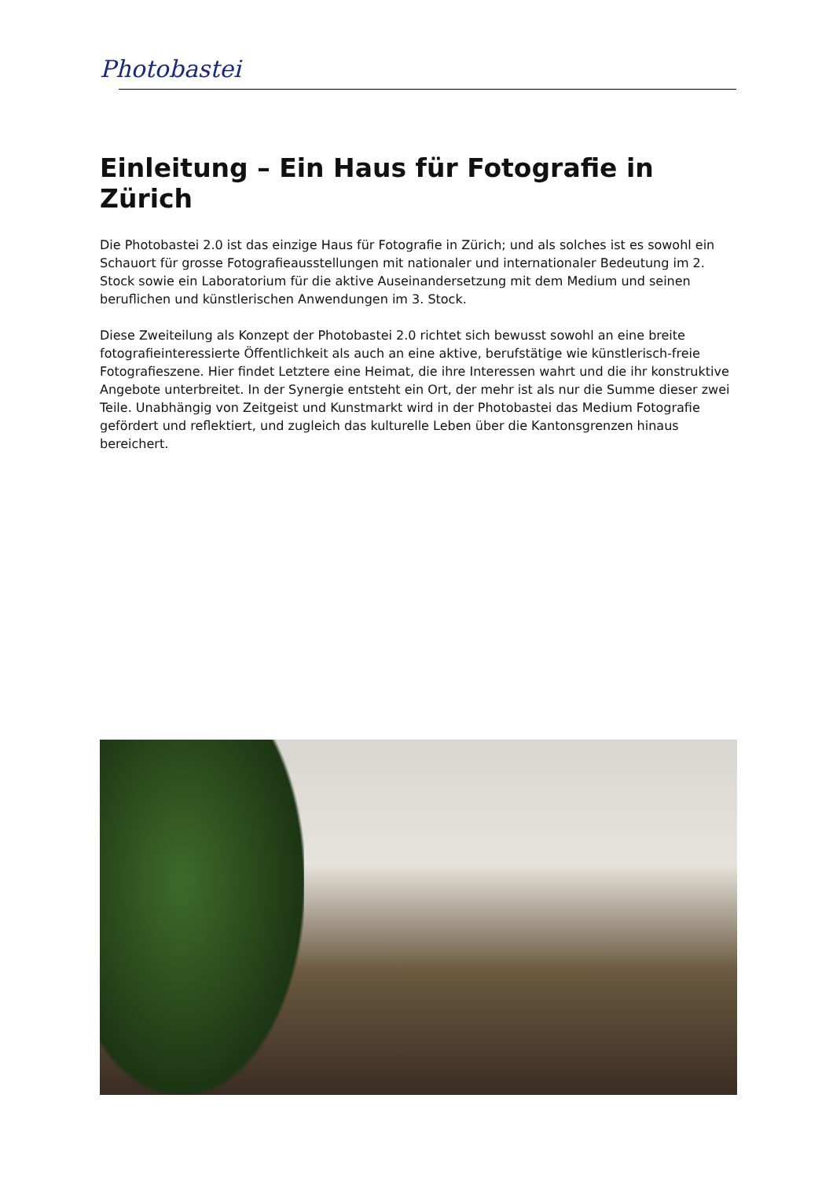Photobastei
Einleitung – Ein Haus für Fotografie in Zürich
Die Photobastei 2.0 ist das einzige Haus für Fotografie in Zürich; und als solches ist es sowohl ein Schauort für grosse Fotografieausstellungen mit nationaler und internationaler Bedeutung im 2. Stock sowie ein Laboratorium für die aktive Auseinandersetzung mit dem Medium und seinen beruflichen und künstlerischen Anwendungen im 3. Stock.
Diese Zweiteilung als Konzept der Photobastei 2.0 richtet sich bewusst sowohl an eine breite fotografieinteressierte Öffentlichkeit als auch an eine aktive, berufstätige wie künstlerisch-freie Fotografieszene. Hier findet Letztere eine Heimat, die ihre Interessen wahrt und die ihr konstruktive Angebote unterbreitet. In der Synergie entsteht ein Ort, der mehr ist als nur die Summe dieser zwei Teile. Unabhängig von Zeitgeist und Kunstmarkt wird in der Photobastei das Medium Fotografie gefördert und reflektiert, und zugleich das kulturelle Leben über die Kantonsgrenzen hinaus bereichert.